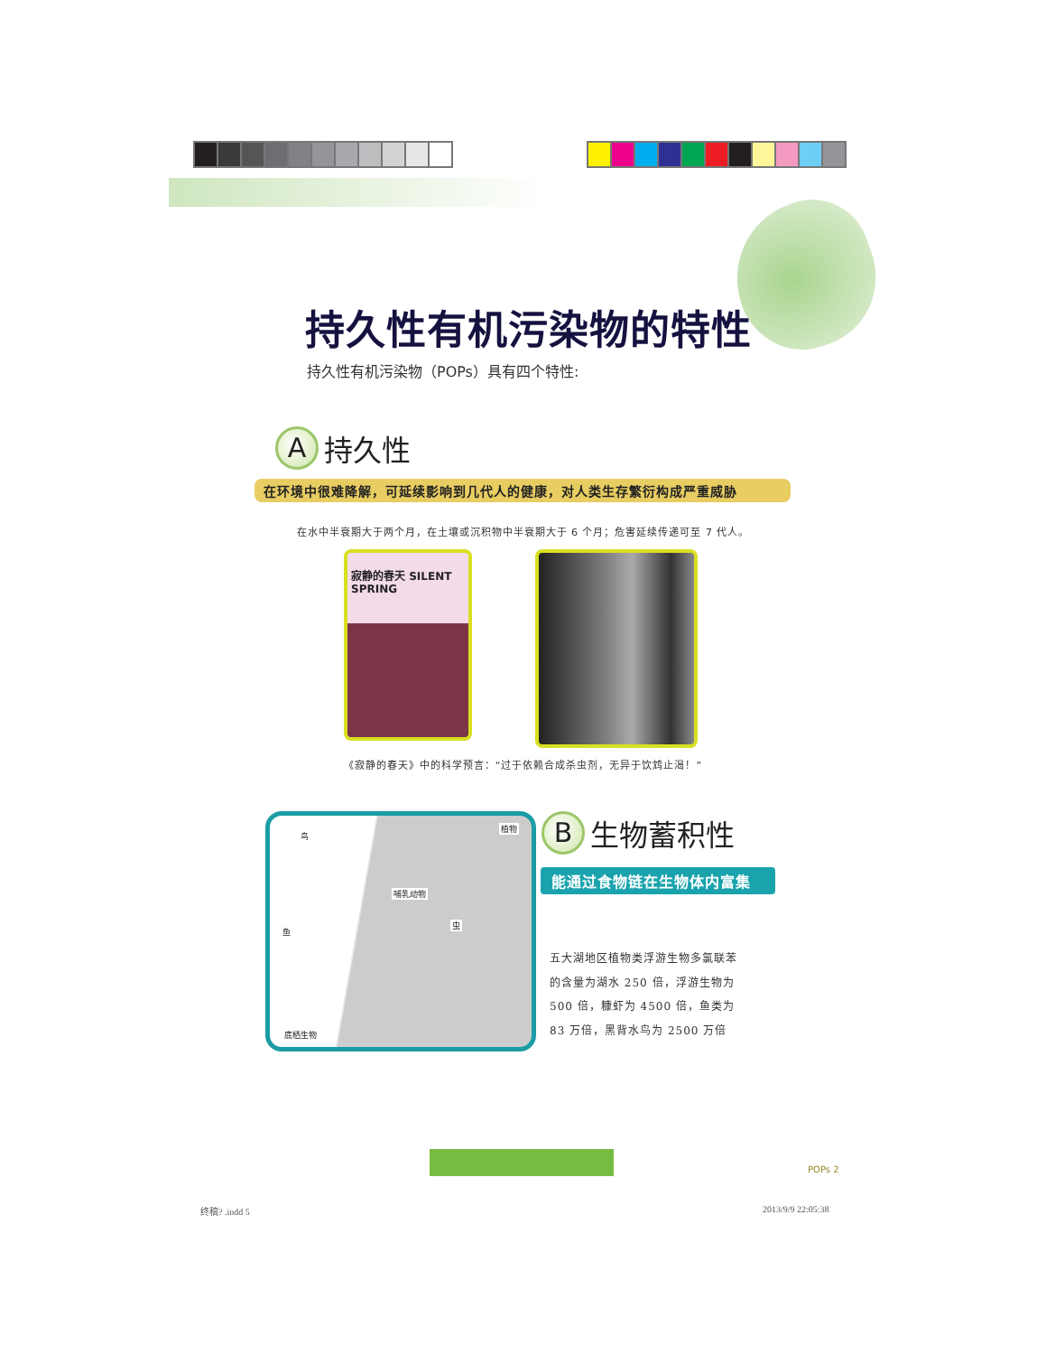持久性有机污染物的特性
持久性有机污染物（POPs）具有四个特性:
A
持久性
在环境中很难降解，可延续影响到几代人的健康，对人类生存繁衍构成严重威胁
在水中半衰期大于两个月，在土壤或沉积物中半衰期大于 6 个月；危害延续传递可至 7 代人。
寂静的春天 SILENT SPRING
《寂静的春天》中的科学预言：“过于依赖合成杀虫剂，无异于饮鸩止渴！”
鸟
植物
哺乳动物
虫
鱼
底栖生物
B
生物蓄积性
能通过食物链在生物体内富集
五大湖地区植物类浮游生物多氯联苯的含量为湖水 250 倍，浮游生物为 500 倍，糠虾为 4500 倍，鱼类为 83 万倍，黑背水鸟为 2500 万倍
POPs 2
终稿? .indd 5 2013/9/9 22:05:38